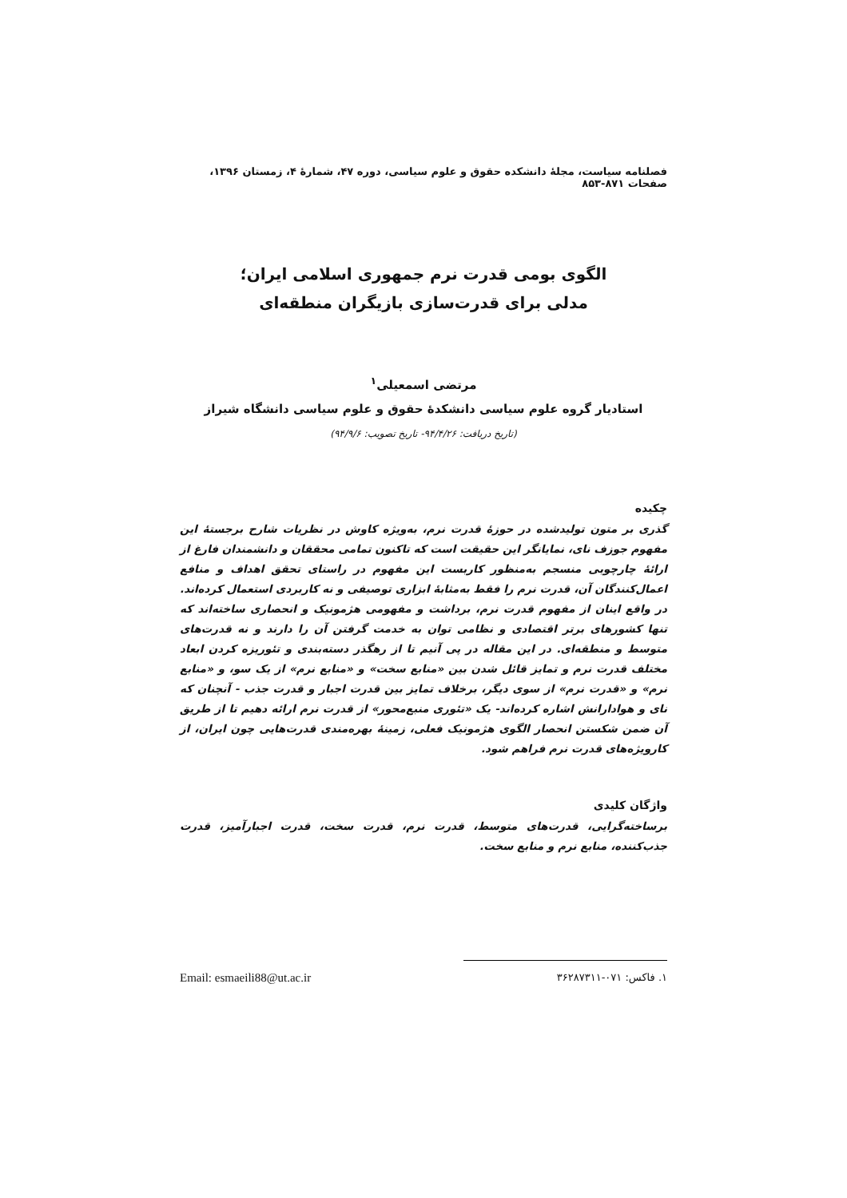فصلنامه سیاست، مجلهٔ دانشکده حقوق و علوم سیاسی، دوره ۴۷، شمارهٔ ۴، زمستان ۱۳۹۶، صفحات ۸۷۱-۸۵۳
الگوی بومی قدرت نرم جمهوری اسلامی ایران؛
مدلی برای قدرت‌سازی بازیگران منطقه‌ای
مرتضی اسمعیلی<sup>۱</sup>
استادیار گروه علوم سیاسی دانشکدهٔ حقوق و علوم سیاسی دانشگاه شیراز
(تاریخ دریافت: ۹۴/۴/۲۶- تاریخ تصویب: ۹۴/۹/۶)
چکیده
گذری بر متون تولیدشده در حوزهٔ قدرت نرم، به‌ویژه کاوش در نظریات شارح برجستهٔ این مفهوم جوزف نای، نمایانگر این حقیقت است که تاکنون تمامی محققان و دانشمندان فارغ از ارائهٔ چارچوبی منسجم به‌منظور کاربست این مفهوم در راستای تحقق اهداف و منافع اعمال‌کنندگان آن، قدرت نرم را فقط به‌مثابهٔ ابزاری توصیفی و نه کاربردی استعمال کرده‌اند. در واقع اینان از مفهوم قدرت نرم، برداشت و مفهومی هژمونیک و انحصاری ساخته‌اند که تنها کشورهای برتر اقتصادی و نظامی توان به خدمت گرفتن آن را دارند و نه قدرت‌های متوسط و منطقه‌ای. در این مقاله در پی آنیم تا از رهگذر دسته‌بندی و تئوریزه کردن ابعاد مختلف قدرت نرم و تمایز قائل شدن بین «منابع سخت» و «منابع نرم» از یک سو، و «منابع نرم» و «قدرت نرم» از سوی دیگر، برخلاف تمایز بین قدرت اجبار و قدرت جذب - آنچنان که نای و هوادارانش اشاره کرده‌اند- یک «تئوری منبع‌محور» از قدرت نرم ارائه دهیم تا از طریق آن ضمن شکستن انحصار الگوی هژمونیک فعلی، زمینهٔ بهره‌مندی قدرت‌هایی چون ایران، از کارویژه‌های قدرت نرم فراهم شود.
واژگان کلیدی
برساخته‌گرایی، قدرت‌های متوسط، قدرت نرم، قدرت سخت، قدرت اجبارآمیز، قدرت جذب‌کننده، منابع نرم و منابع سخت.
۱. فاکس: ۰۷۱-۳۶۲۸۷۳۱۱ Email: esmaeili88@ut.ac.ir